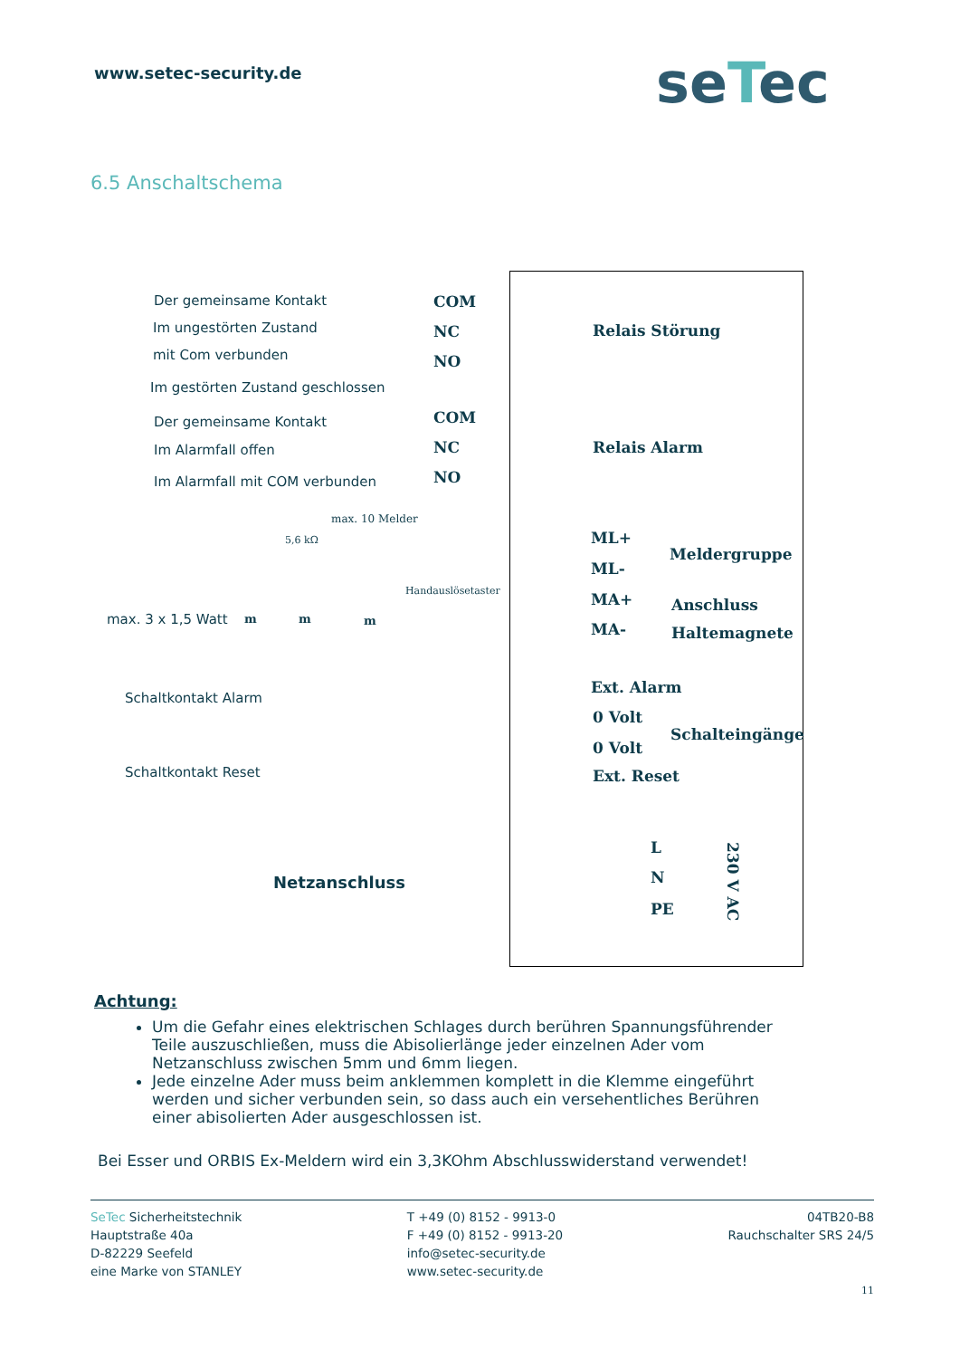www.setec-security.de seTec
6.5 Anschaltschema
Der gemeinsame Kontakt
Im ungestörten Zustand
mit Com verbunden
Im gestörten Zustand geschlossen
Der gemeinsame Kontakt
Im Alarmfall offen
Im Alarmfall mit COM verbunden
COM
NC
NO
COM
NC
NO
Relais Störung
Relais Alarm
max. 10 Melder
5,6 kΩ
Handauslösetaster
max. 3 x 1,5 Watt m m m
ML+
ML-
MA+
MA-
Meldergruppe
Anschluss
Haltemagnete
Schaltkontakt Alarm
Schaltkontakt Reset
Ext. Alarm
0 Volt
0 Volt
Ext. Reset
Schalteingänge
Netzanschluss
L
N
PE
230 V AC
Achtung:
Um die Gefahr eines elektrischen Schlages durch berühren Spannungsführender Teile auszuschließen, muss die Abisolierlänge jeder einzelnen Ader vom Netzanschluss zwischen 5mm und 6mm liegen.
Jede einzelne Ader muss beim anklemmen komplett in die Klemme eingeführt werden und sicher verbunden sein, so dass auch ein versehentliches Berühren einer abisolierten Ader ausgeschlossen ist.
Bei Esser und ORBIS Ex-Meldern wird ein 3,3KOhm Abschlusswiderstand verwendet!
SeTec Sicherheitstechnik
Hauptstraße 40a
D-82229 Seefeld
eine Marke von STANLEY
T +49 (0) 8152 - 9913-0
F +49 (0) 8152 - 9913-20
info@setec-security.de
www.setec-security.de
04TB20-B8
Rauchschalter SRS 24/5
11